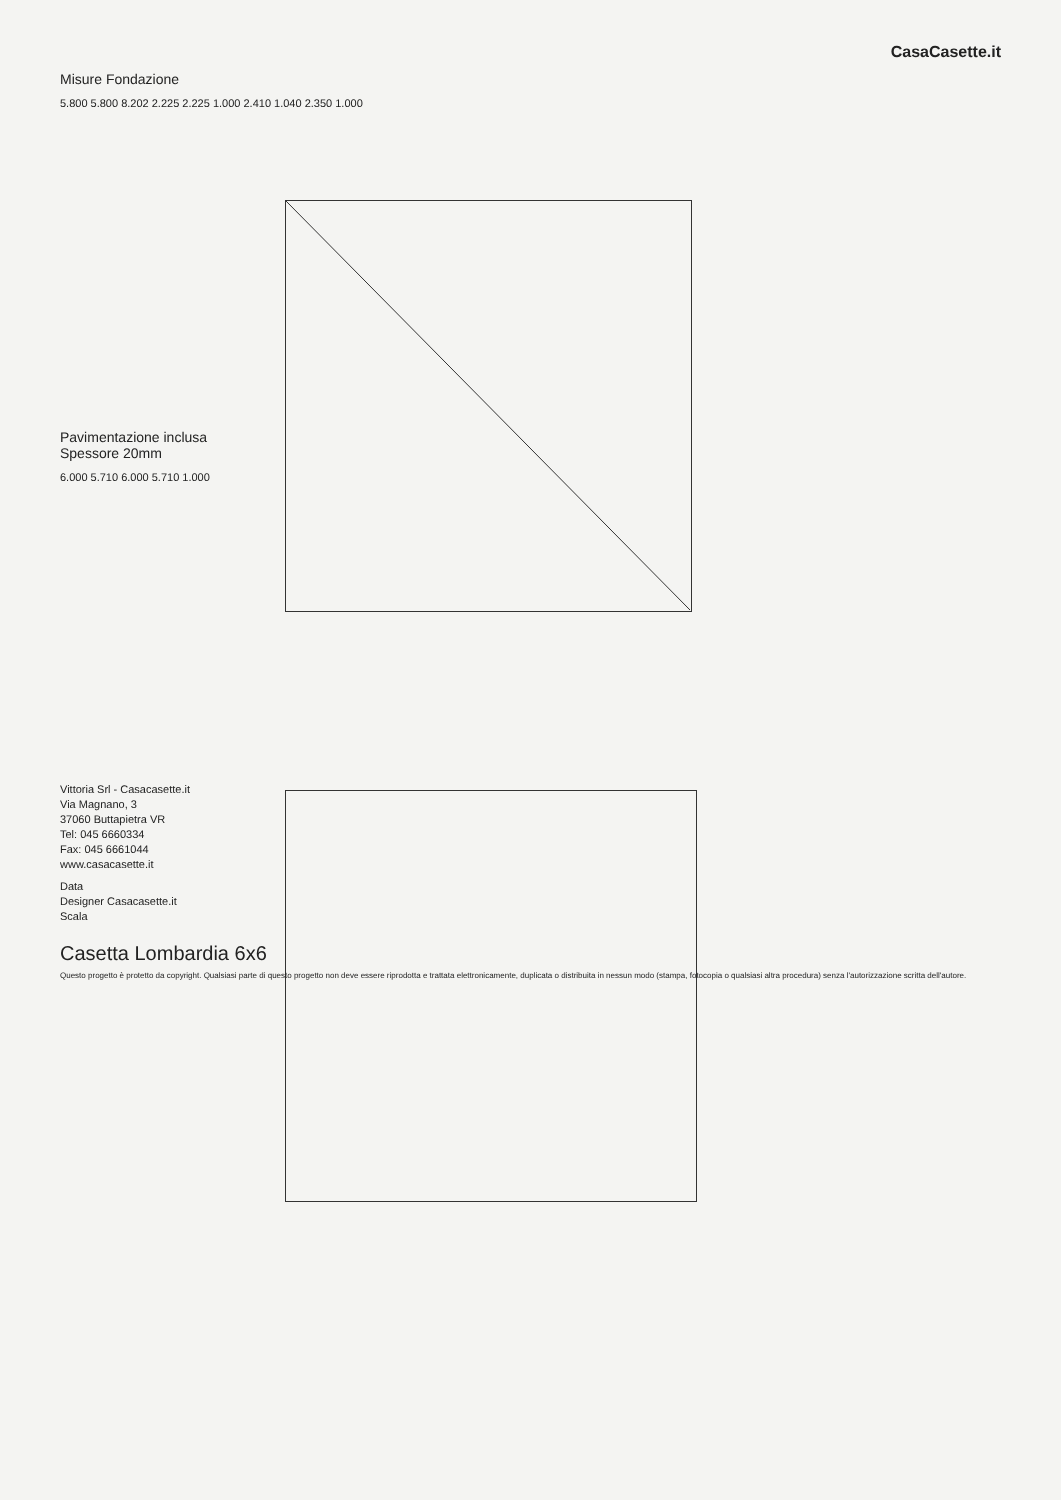CasaCasette.it
Misure Fondazione
5.800 5.800 8.202 2.225 2.225 1.000 2.410 1.040 2.350 1.000
Pavimentazione inclusa
Spessore 20mm
6.000 5.710 6.000 5.710 1.000
Vittoria Srl - Casacasette.it
Via Magnano, 3
37060 Buttapietra VR
Tel: 045 6660334
Fax: 045 6661044
www.casacasette.it
Data
Designer Casacasette.it
Scala
Casetta Lombardia 6x6
Questo progetto è protetto da copyright. Qualsiasi parte di questo progetto non deve essere riprodotta e trattata elettronicamente, duplicata o distribuita in nessun modo (stampa, fotocopia o qualsiasi altra procedura) senza l'autorizzazione scritta dell'autore.